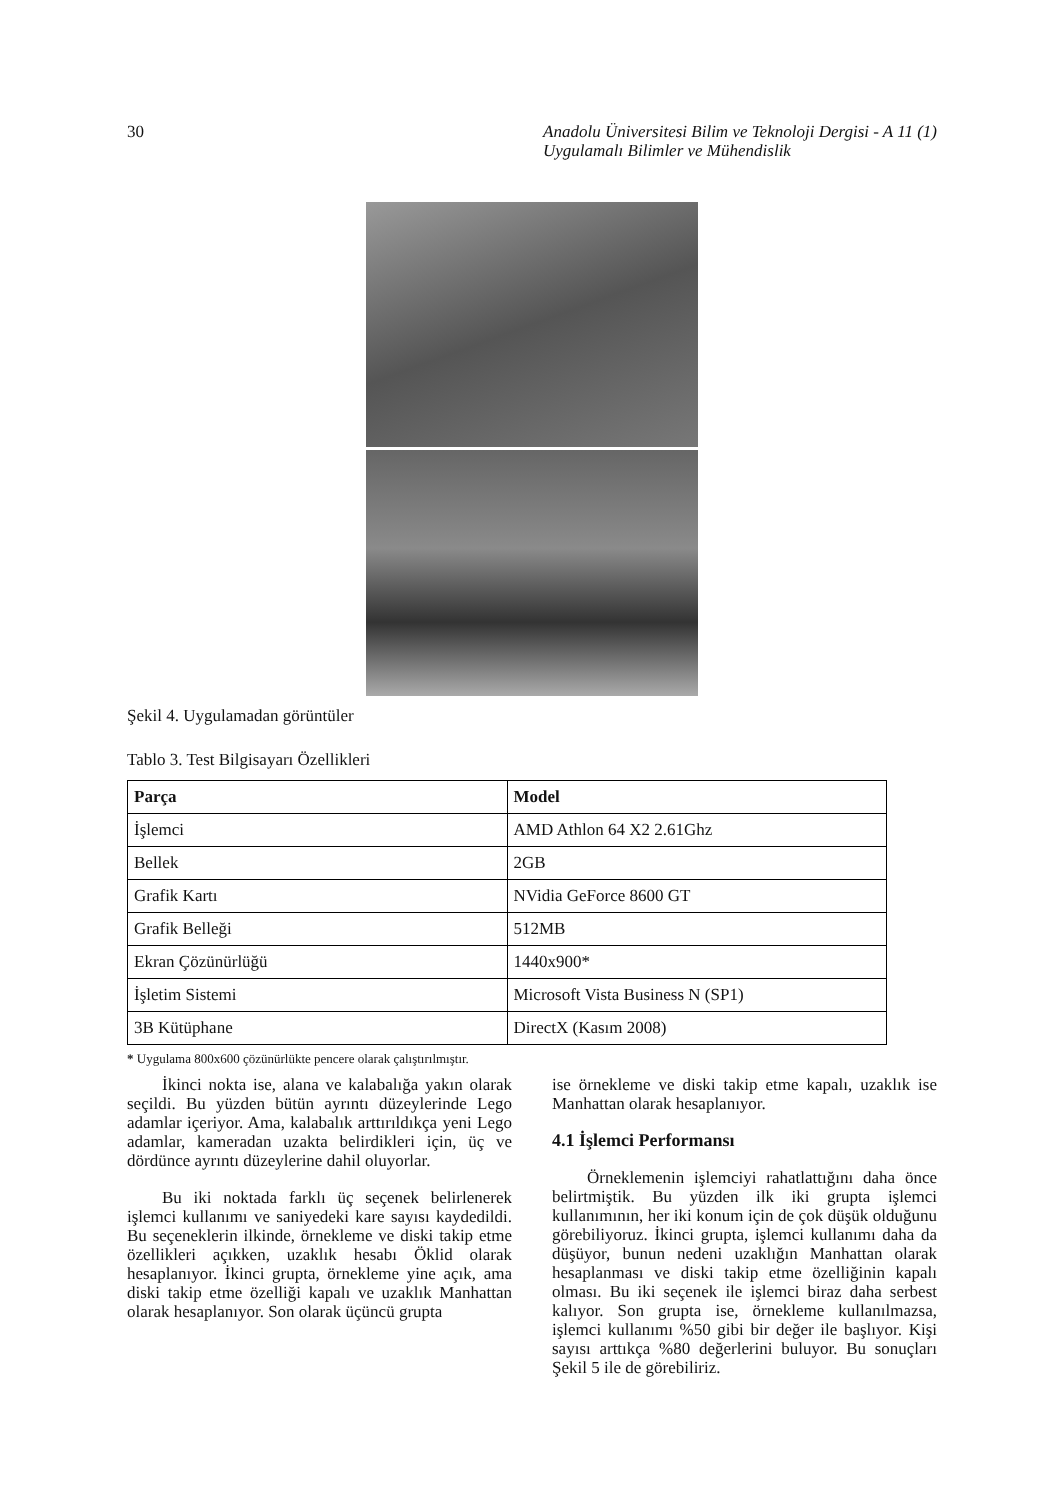30 Anadolu Üniversitesi Bilim ve Teknoloji Dergisi - A 11 (1)
Uygulamalı Bilimler ve Mühendislik
Şekil 4. Uygulamadan görüntüler
Tablo 3. Test Bilgisayarı Özellikleri
| Parça | Model |
| --- | --- |
| İşlemci | AMD Athlon 64 X2 2.61Ghz |
| Bellek | 2GB |
| Grafik Kartı | NVidia GeForce 8600 GT |
| Grafik Belleği | 512MB |
| Ekran Çözünürlüğü | 1440x900* |
| İşletim Sistemi | Microsoft Vista Business N (SP1) |
| 3B Kütüphane | DirectX (Kasım 2008) |
* Uygulama 800x600 çözünürlükte pencere olarak çalıştırılmıştır.
İkinci nokta ise, alana ve kalabalığa yakın olarak seçildi. Bu yüzden bütün ayrıntı düzeylerinde Lego adamlar içeriyor. Ama, kalabalık arttırıldıkça yeni Lego adamlar, kameradan uzakta belirdikleri için, üç ve dördünce ayrıntı düzeylerine dahil oluyorlar.
Bu iki noktada farklı üç seçenek belirlenerek işlemci kullanımı ve saniyedeki kare sayısı kaydedildi. Bu seçeneklerin ilkinde, örnekleme ve diski takip etme özellikleri açıkken, uzaklık hesabı Öklid olarak hesaplanıyor. İkinci grupta, örnekleme yine açık, ama diski takip etme özelliği kapalı ve uzaklık Manhattan olarak hesaplanıyor. Son olarak üçüncü grupta
ise örnekleme ve diski takip etme kapalı, uzaklık ise Manhattan olarak hesaplanıyor.
4.1 İşlemci Performansı
Örneklemenin işlemciyi rahatlattığını daha önce belirtmiştik. Bu yüzden ilk iki grupta işlemci kullanımının, her iki konum için de çok düşük olduğunu görebiliyoruz. İkinci grupta, işlemci kullanımı daha da düşüyor, bunun nedeni uzaklığın Manhattan olarak hesaplanması ve diski takip etme özelliğinin kapalı olması. Bu iki seçenek ile işlemci biraz daha serbest kalıyor. Son grupta ise, örnekleme kullanılmazsa, işlemci kullanımı %50 gibi bir değer ile başlıyor. Kişi sayısı arttıkça %80 değerlerini buluyor. Bu sonuçları Şekil 5 ile de görebiliriz.